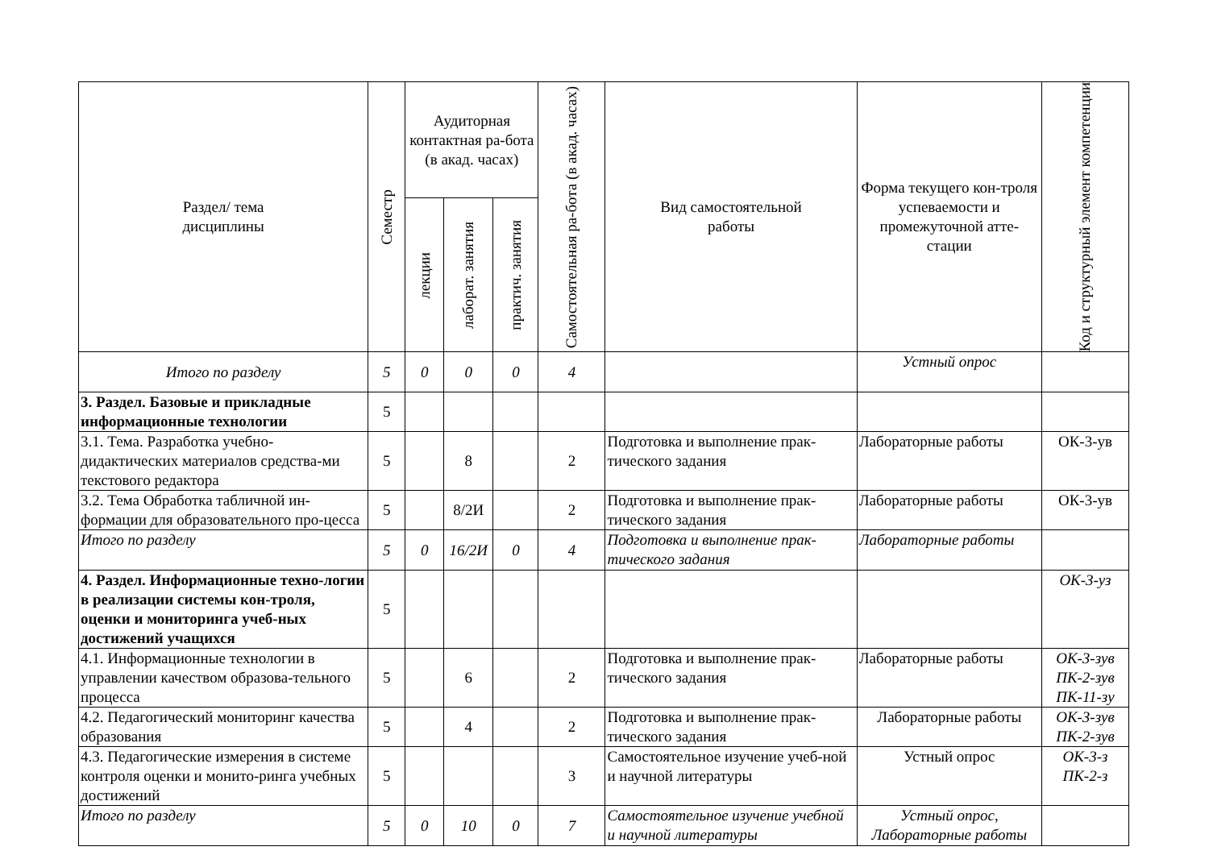| Раздел/ тема дисциплины | Семестр | Аудиторная контактная ра-бота (в акад. часах) | | | Самостоятельная ра-бота (в акад. часах) | Вид самостоятельной работы | Форма текущего кон-троля успеваемости и промежуточной атте-стации | Код и структурный элемент компетенции |
| --- | --- | --- | --- | --- | --- | --- | --- | --- |
| | | лекции | лаборат. занятия | практич. занятия | | | | |
| Итого по разделу | 5 | 0 | 0 | 0 | 4 | | Устный опрос | |
| 3. Раздел. Базовые и прикладные информационные технологии | 5 | | | | | | | |
| 3.1. Тема. Разработка учебно-дидактических материалов средства-ми текстового редактора | 5 | | 8 | | 2 | Подготовка и выполнение прак-тического задания | Лабораторные работы | ОК-3-ув |
| 3.2. Тема Обработка табличной ин-формации для образовательного про-цесса | 5 | | 8/2И | | 2 | Подготовка и выполнение прак-тического задания | Лабораторные работы | ОК-3-ув |
| Итого по разделу | 5 | 0 | 16/2И | 0 | 4 | Подготовка и выполнение прак-тического задания | Лабораторные работы | |
| 4. Раздел. Информационные техно-логии в реализации системы кон-троля, оценки и мониторинга учеб-ных достижений учащихся | 5 | | | | | | | ОК-3-уз |
| 4.1. Информационные технологии в управлении качеством образова-тельного процесса | 5 | | 6 | | 2 | Подготовка и выполнение прак-тического задания | Лабораторные работы | ОК-3-зув ПК-2-зув ПК-11-зу |
| 4.2. Педагогический мониторинг качества образования | 5 | | 4 | | 2 | Подготовка и выполнение прак-тического задания | Лабораторные работы | ОК-3-зув ПК-2-зув |
| 4.3. Педагогические измерения в системе контроля оценки и монито-ринга учебных достижений | 5 | | | | 3 | Самостоятельное изучение учеб-ной и научной литературы | Устный опрос | ОК-3-з ПК-2-з |
| Итого по разделу | 5 | 0 | 10 | 0 | 7 | Самостоятельное изучение учебной и научной литературы | Устный опрос, Лабораторные работы | |